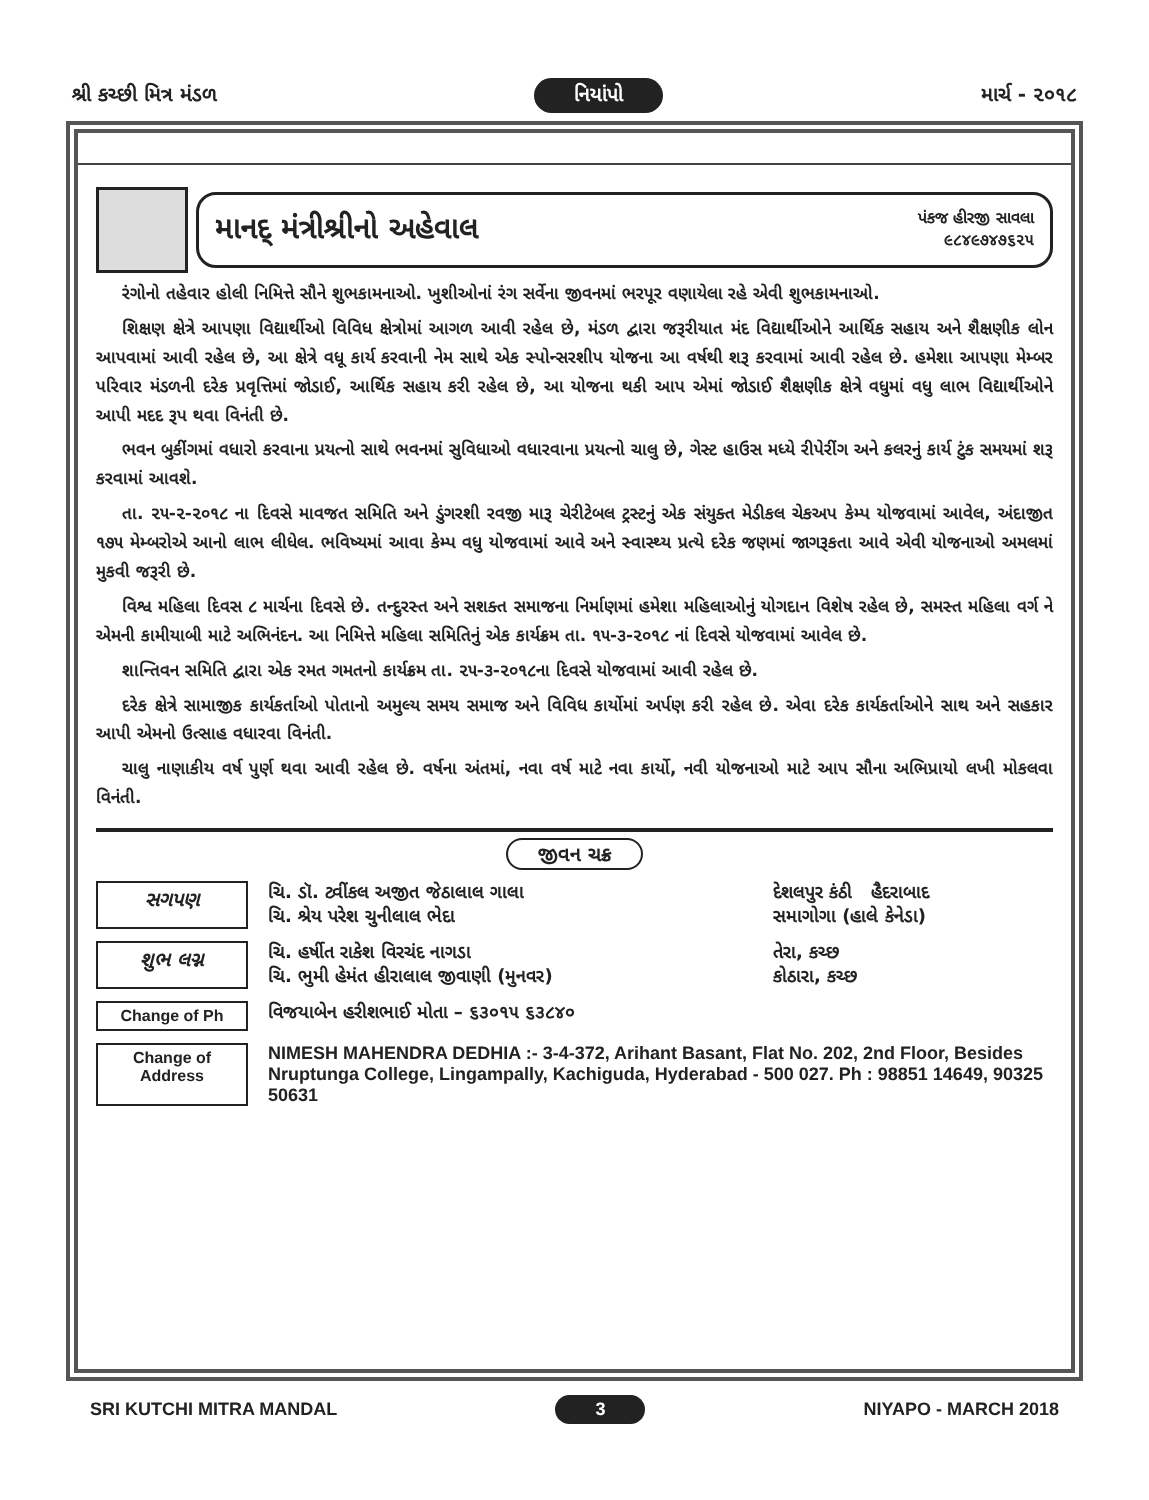શ્રી કચ્છી મિત્ર મંડળ નિયાંપો માર્ચ - ૨૦૧૮
માનદ્ મંત્રીશ્રીનો અહેવાલ
પંકજ હીરજી સાવલા
૯૮૪૯૭૪૭૬૨૫
રંગોનો તહેવાર હોલી નિમિત્તે સૌને શુભકામનાઓ. ખુશીઓનાં રંગ સર્વેના જીવનમાં ભરપૂર વણાયેલા રહે એવી શુભકામનાઓ.
શિક્ષણ ક્ષેત્રે આપણા વિદ્યાર્થીઓ વિવિધ ક્ષેત્રોમાં આગળ આવી રહેલ છે, મંડળ દ્વારા જરૂરીયાત મંદ વિદ્યાર્થીઓને આર્થિક સહાય અને શૈક્ષણીક લોન આપવામાં આવી રહેલ છે, આ ક્ષેત્રે વધૂ કાર્ય કરવાની નેમ સાથે એક સ્પોન્સરશીપ યોજના આ વર્ષથી શરૂ કરવામાં આવી રહેલ છે. હમેશા આપણા મેમ્બર પરિવાર મંડળની દરેક પ્રવૃત્તિમાં જોડાઈ, આર્થિક સહાય કરી રહેલ છે, આ યોજના થકી આપ એમાં જોડાઈ શૈક્ષણીક ક્ષેત્રે વધુમાં વધુ લાભ વિદ્યાર્થીઓને આપી મદદ રૂપ થવા વિનંતી છે.
ભવન બુકીંગમાં વધારો કરવાના પ્રયત્નો સાથે ભવનમાં સુવિધાઓ વધારવાના પ્રયત્નો ચાલુ છે, ગેસ્ટ હાઉસ મધ્યે રીપેરીંગ અને કલરનું કાર્ય ટુંક સમયમાં શરૂ કરવામાં આવશે.
તા. ૨૫-૨-૨૦૧૮ ના દિવસે માવજત સમિતિ અને ડુંગરશી રવજી મારૂ ચેરીટેબલ ટ્રસ્ટનું એક સંયુક્ત મેડીકલ ચેકઅપ કેમ્પ યોજવામાં આવેલ, અંદાજીત ૧૭૫ મેમ્બરોએ આનો લાભ લીધેલ. ભવિષ્યમાં આવા કેમ્પ વધુ યોજવામાં આવે અને સ્વાસ્થ્ય પ્રત્યે દરેક જણમાં જાગરૂકતા આવે એવી યોજનાઓ અમલમાં મુકવી જરૂરી છે.
વિશ્વ મહિલા દિવસ ૮ માર્ચના દિવસે છે. તન્દુરસ્ત અને સશક્ત સમાજના નિર્માણમાં હમેશા મહિલાઓનું યોગદાન વિશેષ રહેલ છે, સમસ્ત મહિલા વર્ગ ને એમની કામીયાબી માટે અભિનંદન. આ નિમિત્તે મહિલા સમિતિનું એક કાર્યક્રમ તા. ૧૫-૩-૨૦૧૮ નાં દિવસે યોજવામાં આવેલ છે.
શાન્તિવન સમિતિ દ્વારા એક રમત ગમતનો કાર્યક્રમ તા. ૨૫-૩-૨૦૧૮ના દિવસે યોજવામાં આવી રહેલ છે.
દરેક ક્ષેત્રે સામાજીક કાર્યકર્તાઓ પોતાનો અમુલ્ય સમય સમાજ અને વિવિધ કાર્યોમાં અર્પણ કરી રહેલ છે. એવા દરેક કાર્યકર્તાઓને સાથ અને સહકાર આપી એમનો ઉત્સાહ વધારવા વિનંતી.
ચાલુ નાણાકીય વર્ષ પુર્ણ થવા આવી રહેલ છે. વર્ષના અંતમાં, નવા વર્ષ માટે નવા કાર્યો, નવી યોજનાઓ માટે આપ સૌના અભિપ્રાયો લખી મોકલવા વિનંતી.
જીવન ચક્ર
સગપણ
ચિ. ડૉ. ટ્વીંકલ અજીત જેઠાલાલ ગાલા
ચિ. શ્રેય પરેશ ચુનીલાલ ભેદા
દેશલપુર કંઠી હૈદરાબાદ
સમાગોગા (હાલે કેનેડા)
શુભ લગ્ન
ચિ. હર્ષીત રાકેશ વિરચંદ નાગડા
ચિ. ભુમી હેમંત હીરાલાલ જીવાણી (મુનવર)
તેરા, કચ્છ
કોઠારા, કચ્છ
Change of Ph
વિજયાબેન હરીશભાઈ મોતા – ૬૩૦૧૫ ૬૩૮૪૦
Change of Address
NIMESH MAHENDRA DEDHIA :- 3-4-372, Arihant Basant, Flat No. 202, 2nd Floor, Besides Nruptunga College, Lingampally, Kachiguda, Hyderabad - 500 027. Ph : 98851 14649, 90325 50631
SRI KUTCHI MITRA MANDAL 3 NIYAPO - MARCH 2018